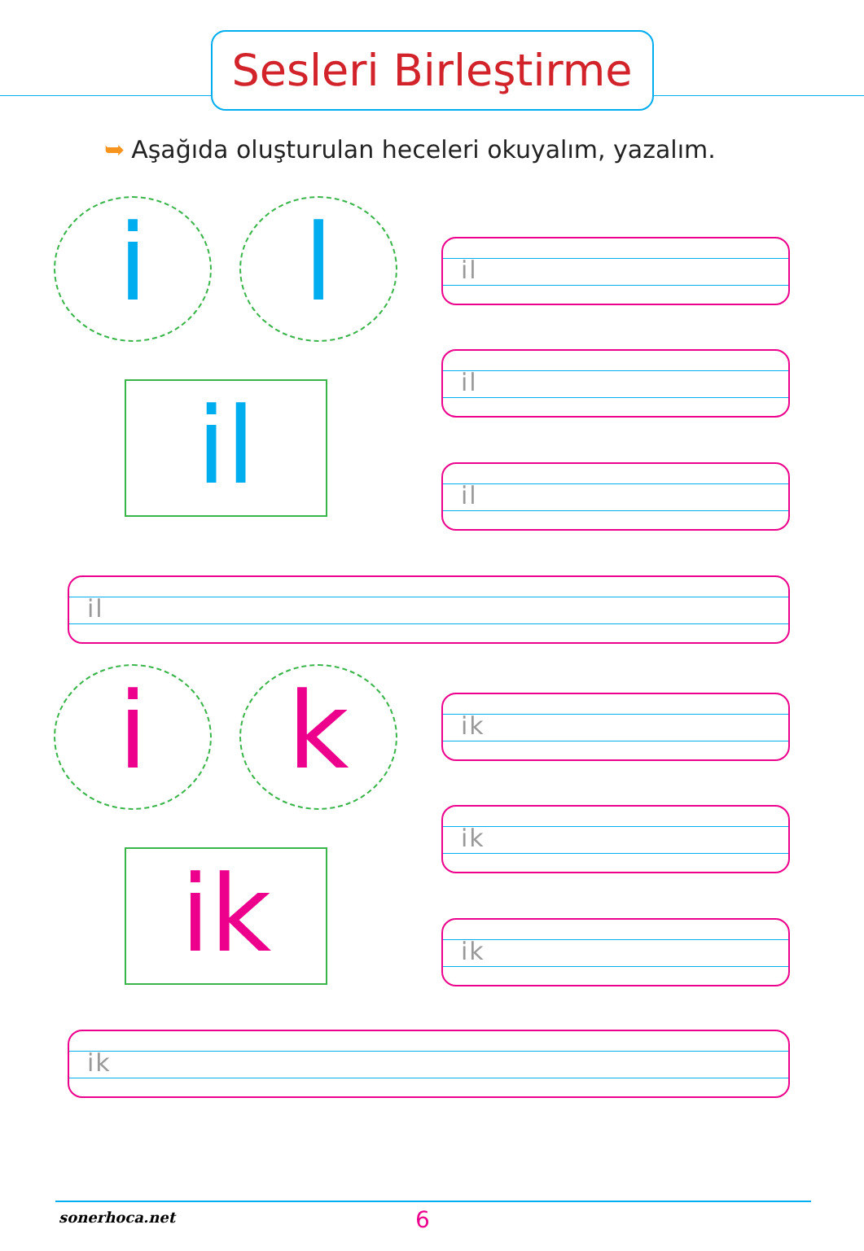Sesleri Birleştirme
➥ Aşağıda oluşturulan heceleri okuyalım, yazalım.
i l
il
il
il
il
il
i k
ik
ik
ik
ik
ik
sonerhoca.net 6